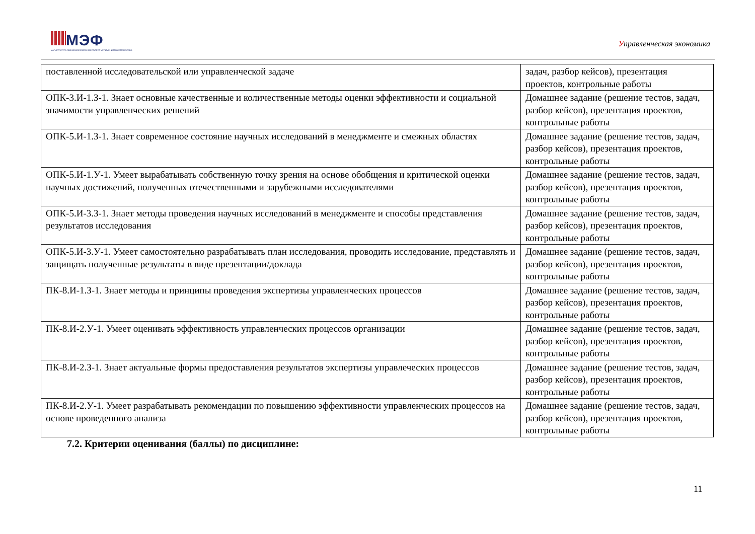МЭФ
МАГИСТРАТУРА ЭКОНОМИЧЕСКОГО ФАКУЛЬТЕТА МГУ ИМЕНИ М.В.ЛОМОНОСОВА
Управленческая экономика
| поставленной исследовательской или управленческой задаче | задач, разбор кейсов), презентация проектов, контрольные работы |
| ОПК-3.И-1.З-1. Знает основные качественные и количественные методы оценки эффективности и социальной значимости управленческих решений | Домашнее задание (решение тестов, задач, разбор кейсов), презентация проектов, контрольные работы |
| ОПК-5.И-1.З-1. Знает современное состояние научных исследований в менеджменте и смежных областях | Домашнее задание (решение тестов, задач, разбор кейсов), презентация проектов, контрольные работы |
| ОПК-5.И-1.У-1. Умеет вырабатывать собственную точку зрения на основе обобщения и критической оценки научных достижений, полученных отечественными и зарубежными исследователями | Домашнее задание (решение тестов, задач, разбор кейсов), презентация проектов, контрольные работы |
| ОПК-5.И-3.З-1. Знает методы проведения научных исследований в менеджменте и способы представления результатов исследования | Домашнее задание (решение тестов, задач, разбор кейсов), презентация проектов, контрольные работы |
| ОПК-5.И-3.У-1. Умеет самостоятельно разрабатывать план исследования, проводить исследование, представлять и защищать полученные результаты в виде презентации/доклада | Домашнее задание (решение тестов, задач, разбор кейсов), презентация проектов, контрольные работы |
| ПК-8.И-1.З-1. Знает методы и принципы проведения экспертизы управленческих процессов | Домашнее задание (решение тестов, задач, разбор кейсов), презентация проектов, контрольные работы |
| ПК-8.И-2.У-1. Умеет оценивать эффективность управленческих процессов организации | Домашнее задание (решение тестов, задач, разбор кейсов), презентация проектов, контрольные работы |
| ПК-8.И-2.З-1. Знает актуальные формы предоставления результатов экспертизы управлеческих процессов | Домашнее задание (решение тестов, задач, разбор кейсов), презентация проектов, контрольные работы |
| ПК-8.И-2.У-1. Умеет разрабатывать рекомендации по повышению эффективности управленческих процессов на основе проведенного анализа | Домашнее задание (решение тестов, задач, разбор кейсов), презентация проектов, контрольные работы |
7.2. Критерии оценивания (баллы) по дисциплине:
11